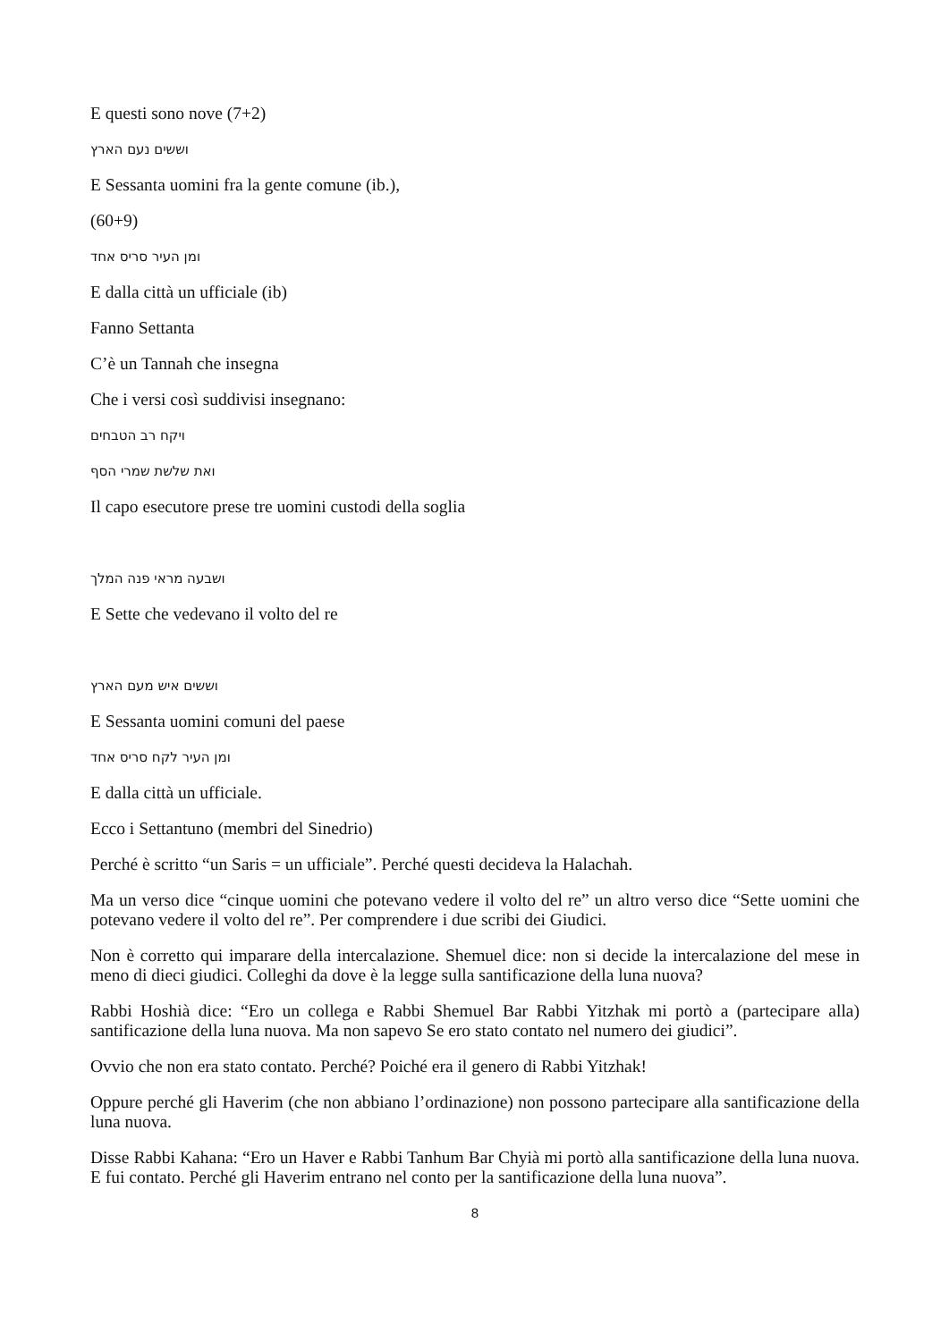E questi sono nove (7+2)
וששים נעם הארץ
E Sessanta uomini fra la gente comune (ib.),
(60+9)
ומן העיר סריס אחד
E dalla città un ufficiale (ib)
Fanno Settanta
C’è un Tannah che insegna
Che i versi così suddivisi insegnano:
ויקח רב הטבחים
ואת שלשת שמרי הסף
Il capo esecutore prese tre uomini custodi della soglia
ושבעה מראי פנה המלך
E Sette che vedevano il volto del re
וששים איש מעם הארץ
E Sessanta uomini comuni del paese
ומן העיר לקח סריס אחד
E dalla città un ufficiale.
Ecco i Settantuno (membri del Sinedrio)
Perché è scritto “un Saris = un ufficiale”. Perché questi decideva la Halachah.
Ma un verso dice “cinque uomini che potevano vedere il volto del re” un altro verso dice “Sette uomini che potevano vedere il volto del re”. Per comprendere i due scribi dei Giudici.
Non è corretto qui imparare della intercalazione. Shemuel dice: non si decide la intercalazione del mese in meno di dieci giudici. Colleghi da dove è la legge sulla santificazione della luna nuova?
Rabbi Hoshià dice: “Ero un collega e Rabbi Shemuel Bar Rabbi Yitzhak mi portò a (partecipare alla) santificazione della luna nuova. Ma non sapevo Se ero stato contato nel numero dei giudici”.
Ovvio che non era stato contato. Perché? Poiché era il genero di Rabbi Yitzhak!
Oppure perché gli Haverim (che non abbiano l’ordinazione) non possono partecipare alla santificazione della luna nuova.
Disse Rabbi Kahana: “Ero un Haver e Rabbi Tanhum Bar Chyià mi portò alla santificazione della luna nuova. E fui contato. Perché gli Haverim entrano nel conto per la santificazione della luna nuova”.
8